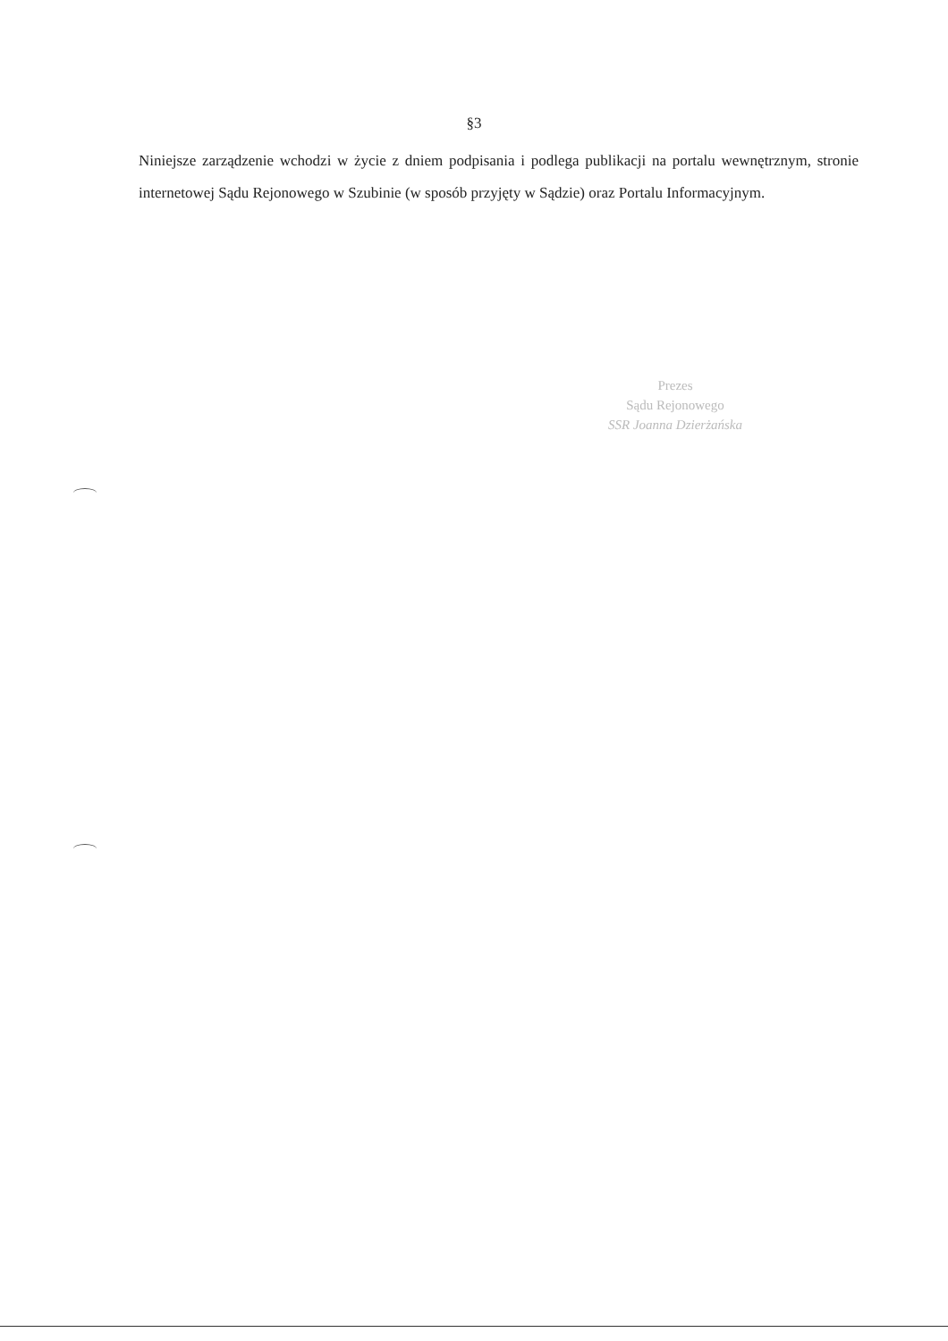§3
Niniejsze zarządzenie wchodzi w życie z dniem podpisania i podlega publikacji na portalu wewnętrznym, stronie internetowej Sądu Rejonowego w Szubinie (w sposób przyjęty w Sądzie) oraz Portalu Informacyjnym.
Prezes
Sądu Rejonowego
SSR Joanna Dzierżańska